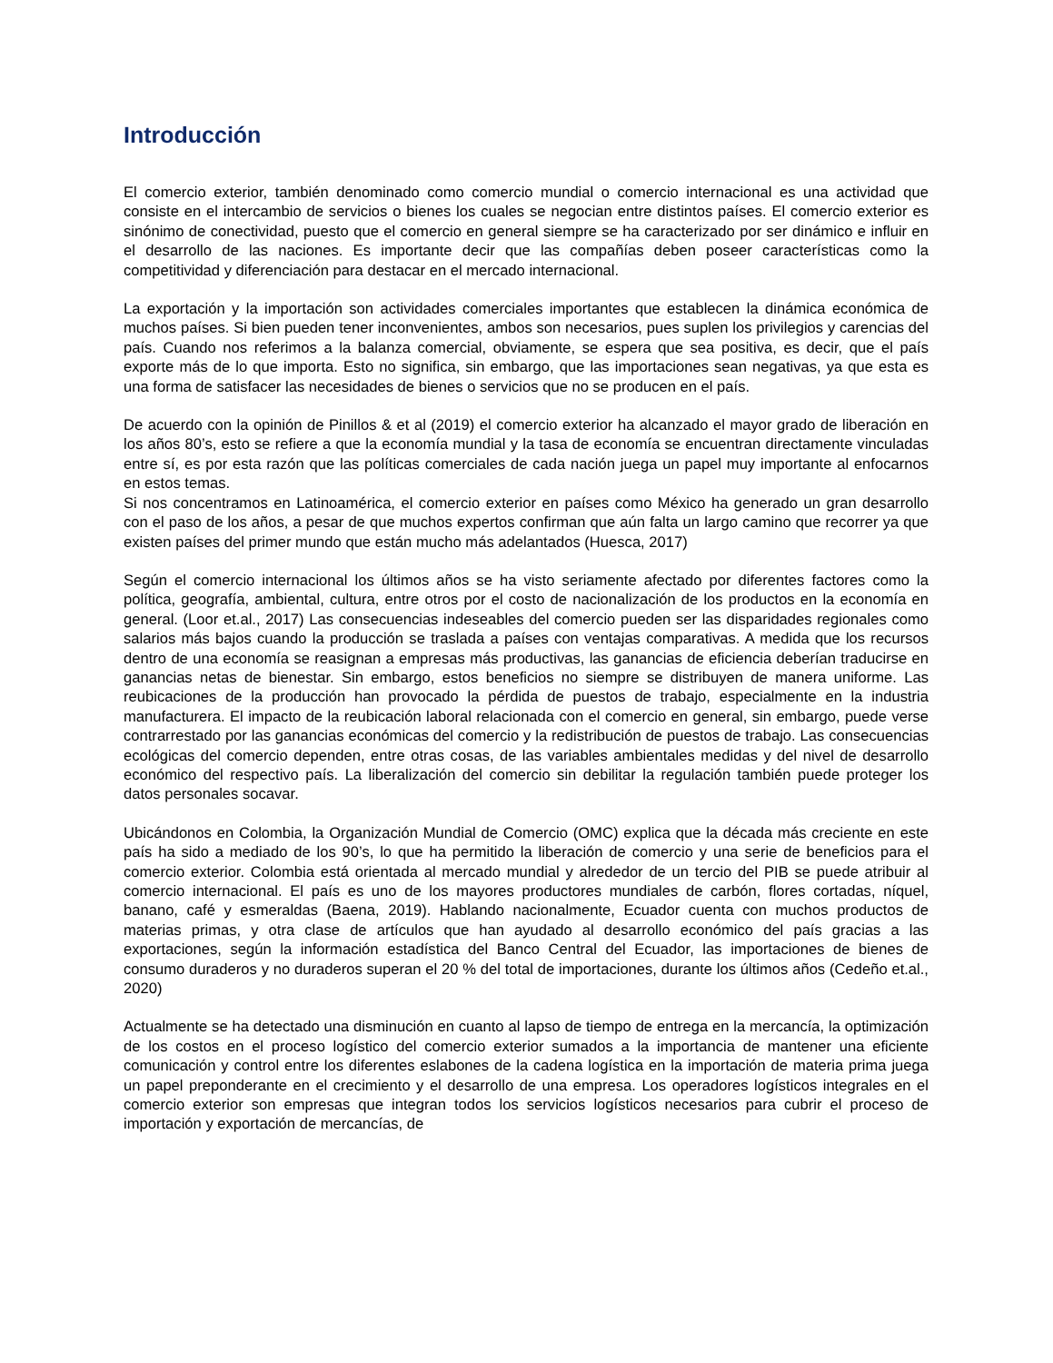Introducción
El comercio exterior, también denominado como comercio mundial o comercio internacional es una actividad que consiste en el intercambio de servicios o bienes los cuales se negocian entre distintos países. El comercio exterior es sinónimo de conectividad, puesto que el comercio en general siempre se ha caracterizado por ser dinámico e influir en el desarrollo de las naciones. Es importante decir que las compañías deben poseer características como la competitividad y diferenciación para destacar en el mercado internacional.
La exportación y la importación son actividades comerciales importantes que establecen la dinámica económica de muchos países. Si bien pueden tener inconvenientes, ambos son necesarios, pues suplen los privilegios y carencias del país. Cuando nos referimos a la balanza comercial, obviamente, se espera que sea positiva, es decir, que el país exporte más de lo que importa. Esto no significa, sin embargo, que las importaciones sean negativas, ya que esta es una forma de satisfacer las necesidades de bienes o servicios que no se producen en el país.
De acuerdo con la opinión de Pinillos & et al (2019) el comercio exterior ha alcanzado el mayor grado de liberación en los años 80’s, esto se refiere a que la economía mundial y la tasa de economía se encuentran directamente vinculadas entre sí, es por esta razón que las políticas comerciales de cada nación juega un papel muy importante al enfocarnos en estos temas.
Si nos concentramos en Latinoamérica, el comercio exterior en países como México ha generado un gran desarrollo con el paso de los años, a pesar de que muchos expertos confirman que aún falta un largo camino que recorrer ya que existen países del primer mundo que están mucho más adelantados (Huesca, 2017)
Según el comercio internacional los últimos años se ha visto seriamente afectado por diferentes factores como la política, geografía, ambiental, cultura, entre otros por el costo de nacionalización de los productos en la economía en general. (Loor et.al., 2017) Las consecuencias indeseables del comercio pueden ser las disparidades regionales como salarios más bajos cuando la producción se traslada a países con ventajas comparativas. A medida que los recursos dentro de una economía se reasignan a empresas más productivas, las ganancias de eficiencia deberían traducirse en ganancias netas de bienestar. Sin embargo, estos beneficios no siempre se distribuyen de manera uniforme. Las reubicaciones de la producción han provocado la pérdida de puestos de trabajo, especialmente en la industria manufacturera. El impacto de la reubicación laboral relacionada con el comercio en general, sin embargo, puede verse contrarrestado por las ganancias económicas del comercio y la redistribución de puestos de trabajo. Las consecuencias ecológicas del comercio dependen, entre otras cosas, de las variables ambientales medidas y del nivel de desarrollo económico del respectivo país. La liberalización del comercio sin debilitar la regulación también puede proteger los datos personales socavar.
Ubicándonos en Colombia, la Organización Mundial de Comercio (OMC) explica que la década más creciente en este país ha sido a mediado de los 90’s, lo que ha permitido la liberación de comercio y una serie de beneficios para el comercio exterior. Colombia está orientada al mercado mundial y alrededor de un tercio del PIB se puede atribuir al comercio internacional. El país es uno de los mayores productores mundiales de carbón, flores cortadas, níquel, banano, café y esmeraldas (Baena, 2019). Hablando nacionalmente, Ecuador cuenta con muchos productos de materias primas, y otra clase de artículos que han ayudado al desarrollo económico del país gracias a las exportaciones, según la información estadística del Banco Central del Ecuador, las importaciones de bienes de consumo duraderos y no duraderos superan el 20 % del total de importaciones, durante los últimos años (Cedeño et.al., 2020)
Actualmente se ha detectado una disminución en cuanto al lapso de tiempo de entrega en la mercancía, la optimización de los costos en el proceso logístico del comercio exterior sumados a la importancia de mantener una eficiente comunicación y control entre los diferentes eslabones de la cadena logística en la importación de materia prima juega un papel preponderante en el crecimiento y el desarrollo de una empresa. Los operadores logísticos integrales en el comercio exterior son empresas que integran todos los servicios logísticos necesarios para cubrir el proceso de importación y exportación de mercancías, de